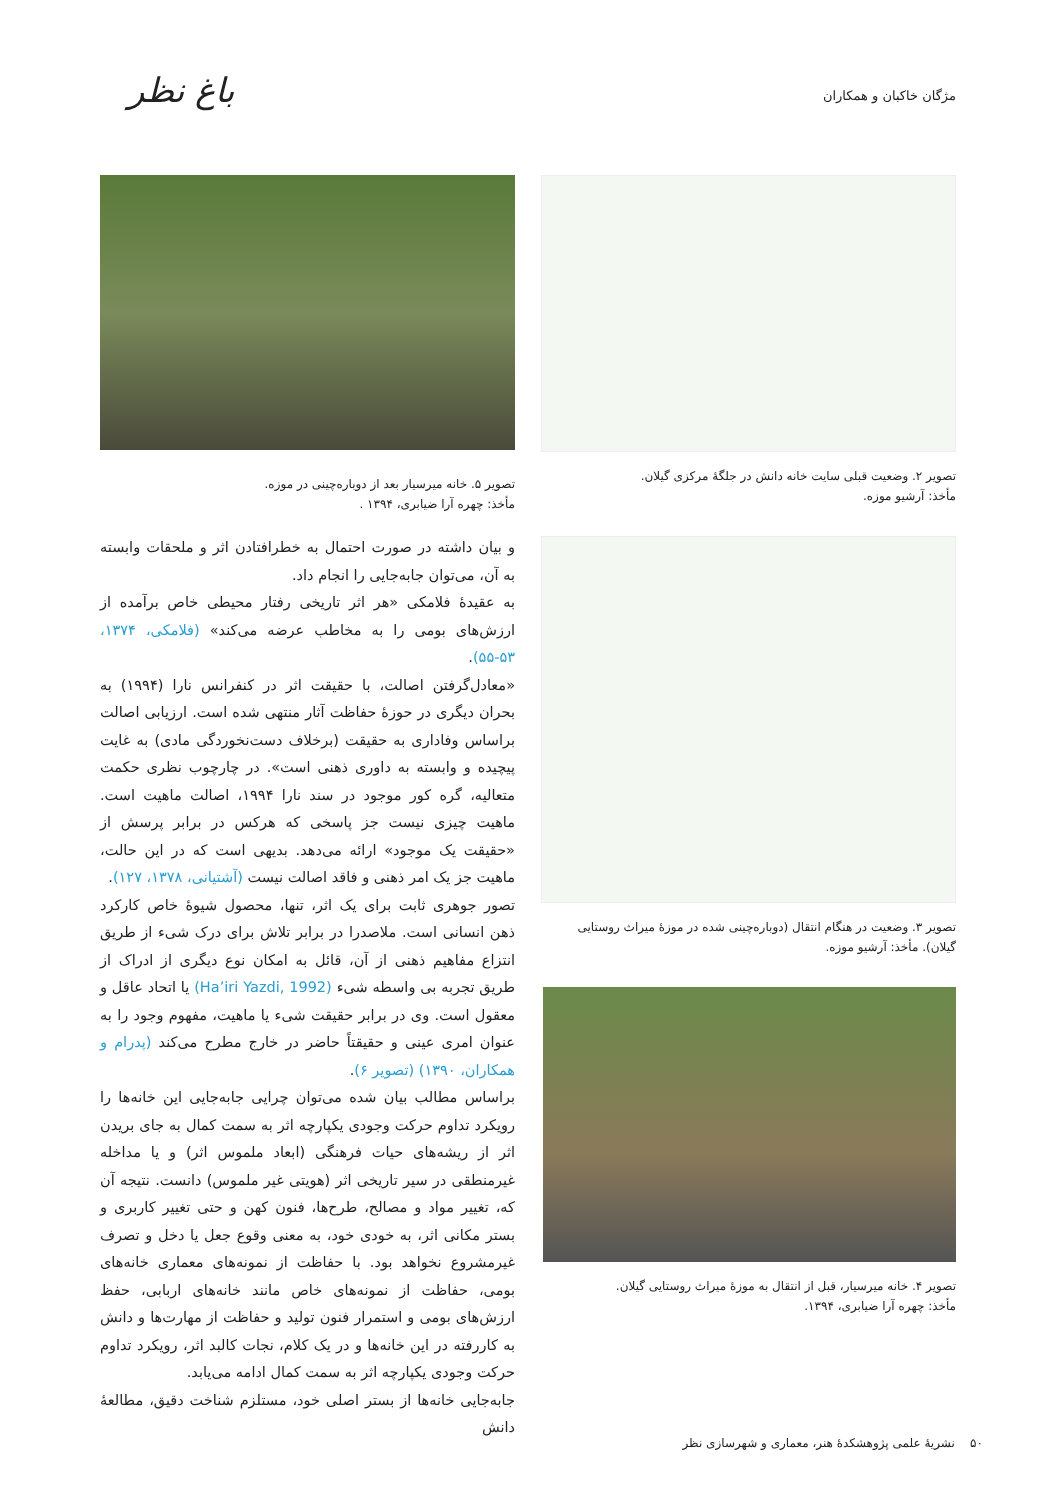مژگان خاکبان و همکاران باغ نظر
تصویر ۲. وضعیت قبلی سایت خانه دانش در جلگۀ مرکزی گیلان.
مأخذ: آرشیو موزه.
تصویر ۳. وضعیت در هنگام انتقال (دوباره‌چینی شده در موزۀ میراث روستایی گیلان). مأخذ: آرشیو موزه.
تصویر ۴. خانه میرسیار، قبل از انتقال به موزۀ میراث روستایی گیلان.
مأخذ: چهره آرا ضیابری، ۱۳۹۴.
تصویر ۵. خانه میرسیار بعد از دوباره‌چینی در موزه.
مأخذ: چهره آرا ضیابری، ۱۳۹۴ .
و بیان داشته در صورت احتمال به خطرافتادن اثر و ملحقات وابسته به آن، می‌توان جابه‌جایی را انجام داد.
به عقیدۀ فلامکی «هر اثر تاریخی رفتار محیطی خاص برآمده از ارزش‌های بومی را به مخاطب عرضه می‌کند» (فلامکی، ۱۳۷۴، ۵۳-۵۵).
«معادل‌گرفتن اصالت، با حقیقت اثر در کنفرانس نارا (۱۹۹۴) به بحران دیگری در حوزۀ حفاظت آثار منتهی شده است. ارزیابی اصالت براساس وفاداری به حقیقت (برخلاف دست‌نخوردگی مادی) به غایت پیچیده و وابسته به داوری ذهنی است». در چارچوب نظری حکمت متعالیه، گره کور موجود در سند نارا ۱۹۹۴، اصالت ماهیت است. ماهیت چیزی نیست جز پاسخی که هرکس در برابر پرسش از «حقیقت یک موجود» ارائه می‌دهد. بدیهی است که در این حالت، ماهیت جز یک امر ذهنی و فاقد اصالت نیست (آشتیانی، ۱۳۷۸، ۱۲۷).
تصور جوهری ثابت برای یک اثر، تنها، محصول شیوۀ خاص کارکرد ذهن انسانی است. ملاصدرا در برابر تلاش برای درک شیء از طریق انتزاع مفاهیم ذهنی از آن، قائل به امکان نوع دیگری از ادراک از طریق تجربه بی واسطه شیء (Ha’iri Yazdi, 1992) یا اتحاد عاقل و معقول است. وی در برابر حقیقت شیء یا ماهیت، مفهوم وجود را به عنوان امری عینی و حقیقتاً حاضر در خارج مطرح می‌کند (پدرام و همکاران، ۱۳۹۰) (تصویر ۶).
براساس مطالب بیان شده می‌توان چرایی جابه‌جایی این خانه‌ها را رویکرد تداوم حرکت وجودی یکپارچه اثر به سمت کمال به جای بریدن اثر از ریشه‌های حیات فرهنگی (ابعاد ملموس اثر) و یا مداخله غیرمنطقی در سیر تاریخی اثر (هویتی غیر ملموس) دانست. نتیجه آن که، تغییر مواد و مصالح، طرح‌ها، فنون کهن و حتی تغییر کاربری و بستر مکانی اثر، به خودی خود، به معنی وقوع جعل یا دخل و تصرف غیرمشروع نخواهد بود. با حفاظت از نمونه‌های معماری خانه‌های بومی، حفاظت از نمونه‌های خاص مانند خانه‌های اربابی، حفظ ارزش‌های بومی و استمرار فنون تولید و حفاظت از مهارت‌ها و دانش به کاررفته در این خانه‌ها و در یک کلام، نجات کالبد اثر، رویکرد تداوم حرکت وجودی یکپارچه اثر به سمت کمال ادامه می‌یابد.
جابه‌جایی خانه‌ها از بستر اصلی خود، مستلزم شناخت دقیق، مطالعۀ دانش
۵۰ نشریۀ علمی پژوهشکدۀ هنر، معماری و شهرسازی نظر